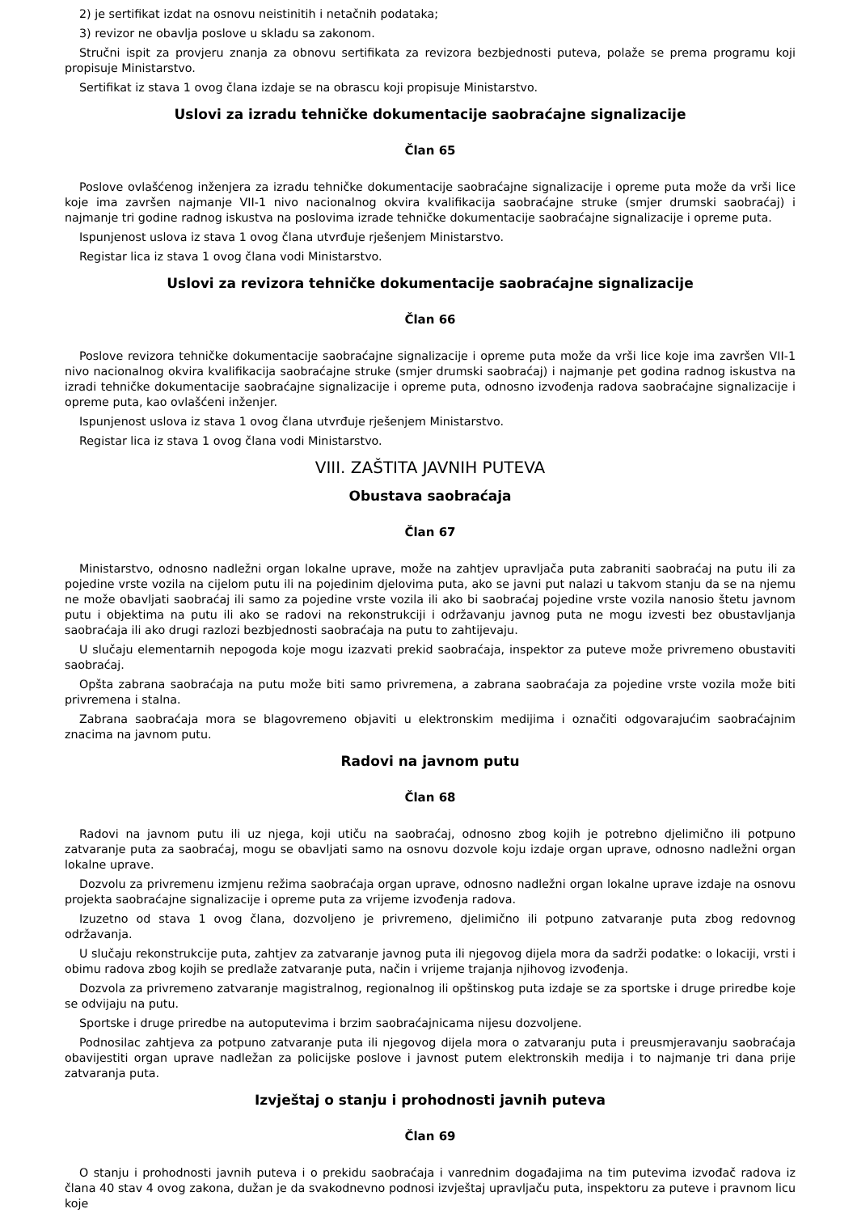2) je sertifikat izdat na osnovu neistinitih i netačnih podataka;
3) revizor ne obavlja poslove u skladu sa zakonom.
Stručni ispit za provjeru znanja za obnovu sertifikata za revizora bezbjednosti puteva, polaže se prema programu koji propisuje Ministarstvo.
Sertifikat iz stava 1 ovog člana izdaje se na obrascu koji propisuje Ministarstvo.
Uslovi za izradu tehničke dokumentacije saobraćajne signalizacije
Član 65
Poslove ovlašćenog inženjera za izradu tehničke dokumentacije saobraćajne signalizacije i opreme puta može da vrši lice koje ima završen najmanje VII-1 nivo nacionalnog okvira kvalifikacija saobraćajne struke (smjer drumski saobraćaj) i najmanje tri godine radnog iskustva na poslovima izrade tehničke dokumentacije saobraćajne signalizacije i opreme puta.
Ispunjenost uslova iz stava 1 ovog člana utvrđuje rješenjem Ministarstvo.
Registar lica iz stava 1 ovog člana vodi Ministarstvo.
Uslovi za revizora tehničke dokumentacije saobraćajne signalizacije
Član 66
Poslove revizora tehničke dokumentacije saobraćajne signalizacije i opreme puta može da vrši lice koje ima završen VII-1 nivo nacionalnog okvira kvalifikacija saobraćajne struke (smjer drumski saobraćaj) i najmanje pet godina radnog iskustva na izradi tehničke dokumentacije saobraćajne signalizacije i opreme puta, odnosno izvođenja radova saobraćajne signalizacije i opreme puta, kao ovlašćeni inženjer.
Ispunjenost uslova iz stava 1 ovog člana utvrđuje rješenjem Ministarstvo.
Registar lica iz stava 1 ovog člana vodi Ministarstvo.
VIII. ZAŠTITA JAVNIH PUTEVA
Obustava saobraćaja
Član 67
Ministarstvo, odnosno nadležni organ lokalne uprave, može na zahtjev upravljača puta zabraniti saobraćaj na putu ili za pojedine vrste vozila na cijelom putu ili na pojedinim djelovima puta, ako se javni put nalazi u takvom stanju da se na njemu ne može obavljati saobraćaj ili samo za pojedine vrste vozila ili ako bi saobraćaj pojedine vrste vozila nanosio štetu javnom putu i objektima na putu ili ako se radovi na rekonstrukciji i održavanju javnog puta ne mogu izvesti bez obustavljanja saobraćaja ili ako drugi razlozi bezbjednosti saobraćaja na putu to zahtijevaju.
U slučaju elementarnih nepogoda koje mogu izazvati prekid saobraćaja, inspektor za puteve može privremeno obustaviti saobraćaj.
Opšta zabrana saobraćaja na putu može biti samo privremena, a zabrana saobraćaja za pojedine vrste vozila može biti privremena i stalna.
Zabrana saobraćaja mora se blagovremeno objaviti u elektronskim medijima i označiti odgovarajućim saobraćajnim znacima na javnom putu.
Radovi na javnom putu
Član 68
Radovi na javnom putu ili uz njega, koji utiču na saobraćaj, odnosno zbog kojih je potrebno djelimično ili potpuno zatvaranje puta za saobraćaj, mogu se obavljati samo na osnovu dozvole koju izdaje organ uprave, odnosno nadležni organ lokalne uprave.
Dozvolu za privremenu izmjenu režima saobraćaja organ uprave, odnosno nadležni organ lokalne uprave izdaje na osnovu projekta saobraćajne signalizacije i opreme puta za vrijeme izvođenja radova.
Izuzetno od stava 1 ovog člana, dozvoljeno je privremeno, djelimično ili potpuno zatvaranje puta zbog redovnog održavanja.
U slučaju rekonstrukcije puta, zahtjev za zatvaranje javnog puta ili njegovog dijela mora da sadrži podatke: o lokaciji, vrsti i obimu radova zbog kojih se predlaže zatvaranje puta, način i vrijeme trajanja njihovog izvođenja.
Dozvola za privremeno zatvaranje magistralnog, regionalnog ili opštinskog puta izdaje se za sportske i druge priredbe koje se odvijaju na putu.
Sportske i druge priredbe na autoputevima i brzim saobraćajnicama nijesu dozvoljene.
Podnosilac zahtjeva za potpuno zatvaranje puta ili njegovog dijela mora o zatvaranju puta i preusmjeravanju saobraćaja obavijestiti organ uprave nadležan za policijske poslove i javnost putem elektronskih medija i to najmanje tri dana prije zatvaranja puta.
Izvještaj o stanju i prohodnosti javnih puteva
Član 69
O stanju i prohodnosti javnih puteva i o prekidu saobraćaja i vanrednim događajima na tim putevima izvođač radova iz člana 40 stav 4 ovog zakona, dužan je da svakodnevno podnosi izvještaj upravljaču puta, inspektoru za puteve i pravnom licu koje